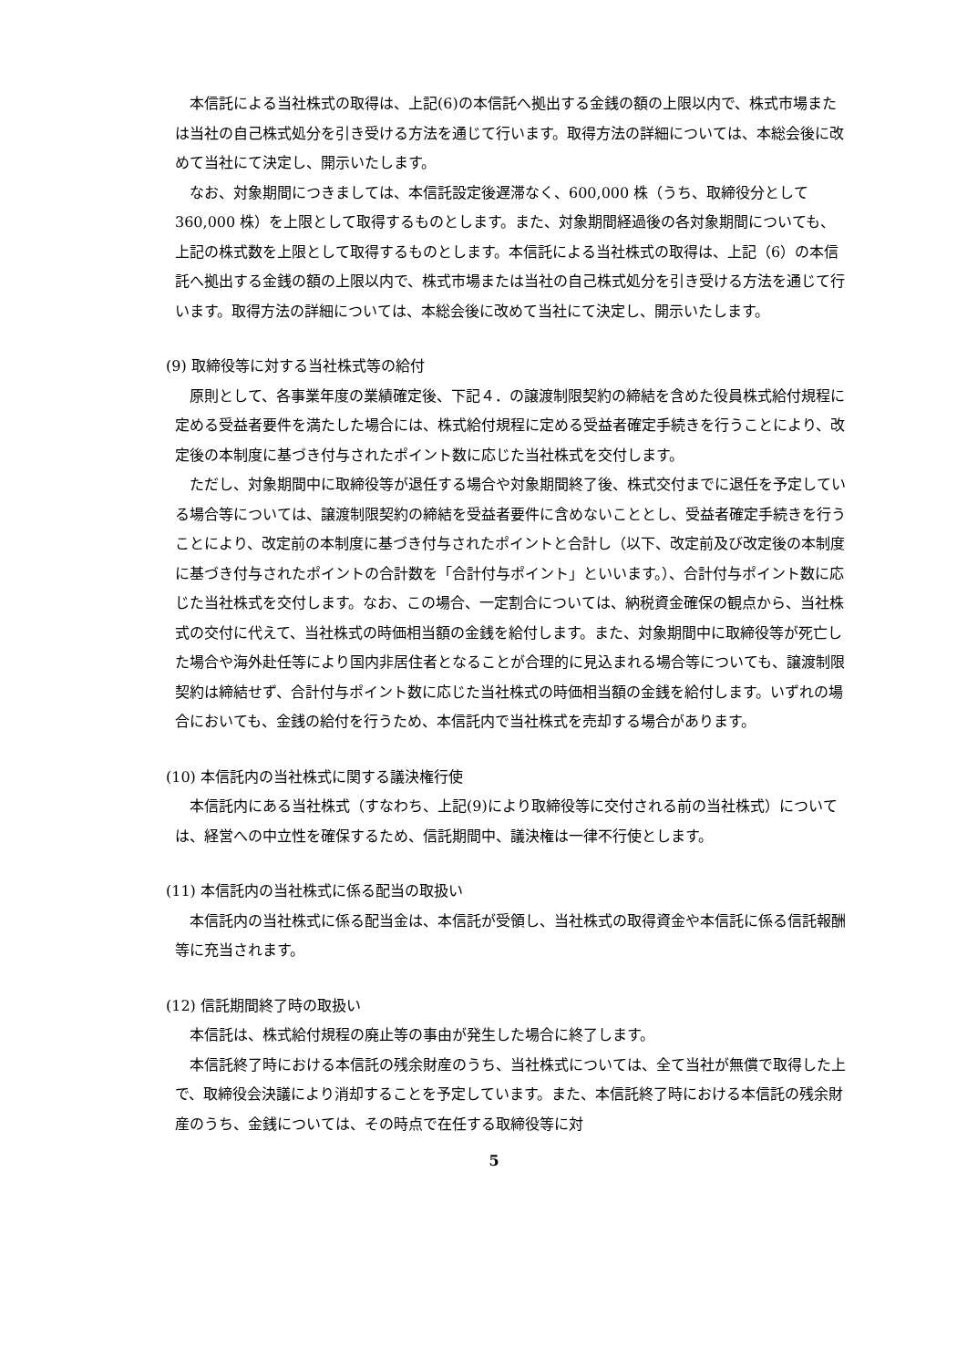本信託による当社株式の取得は、上記(6)の本信託へ拠出する金銭の額の上限以内で、株式市場または当社の自己株式処分を引き受ける方法を通じて行います。取得方法の詳細については、本総会後に改めて当社にて決定し、開示いたします。
なお、対象期間につきましては、本信託設定後遅滞なく、600,000 株（うち、取締役分として 360,000 株）を上限として取得するものとします。また、対象期間経過後の各対象期間についても、上記の株式数を上限として取得するものとします。本信託による当社株式の取得は、上記（6）の本信託へ拠出する金銭の額の上限以内で、株式市場または当社の自己株式処分を引き受ける方法を通じて行います。取得方法の詳細については、本総会後に改めて当社にて決定し、開示いたします。
(9) 取締役等に対する当社株式等の給付
原則として、各事業年度の業績確定後、下記４．の譲渡制限契約の締結を含めた役員株式給付規程に定める受益者要件を満たした場合には、株式給付規程に定める受益者確定手続きを行うことにより、改定後の本制度に基づき付与されたポイント数に応じた当社株式を交付します。
ただし、対象期間中に取締役等が退任する場合や対象期間終了後、株式交付までに退任を予定している場合等については、譲渡制限契約の締結を受益者要件に含めないこととし、受益者確定手続きを行うことにより、改定前の本制度に基づき付与されたポイントと合計し（以下、改定前及び改定後の本制度に基づき付与されたポイントの合計数を「合計付与ポイント」といいます。）、合計付与ポイント数に応じた当社株式を交付します。なお、この場合、一定割合については、納税資金確保の観点から、当社株式の交付に代えて、当社株式の時価相当額の金銭を給付します。また、対象期間中に取締役等が死亡した場合や海外赴任等により国内非居住者となることが合理的に見込まれる場合等についても、譲渡制限契約は締結せず、合計付与ポイント数に応じた当社株式の時価相当額の金銭を給付します。いずれの場合においても、金銭の給付を行うため、本信託内で当社株式を売却する場合があります。
(10) 本信託内の当社株式に関する議決権行使
本信託内にある当社株式（すなわち、上記(9)により取締役等に交付される前の当社株式）については、経営への中立性を確保するため、信託期間中、議決権は一律不行使とします。
(11) 本信託内の当社株式に係る配当の取扱い
本信託内の当社株式に係る配当金は、本信託が受領し、当社株式の取得資金や本信託に係る信託報酬等に充当されます。
(12) 信託期間終了時の取扱い
本信託は、株式給付規程の廃止等の事由が発生した場合に終了します。
本信託終了時における本信託の残余財産のうち、当社株式については、全て当社が無償で取得した上で、取締役会決議により消却することを予定しています。また、本信託終了時における本信託の残余財産のうち、金銭については、その時点で在任する取締役等に対
5